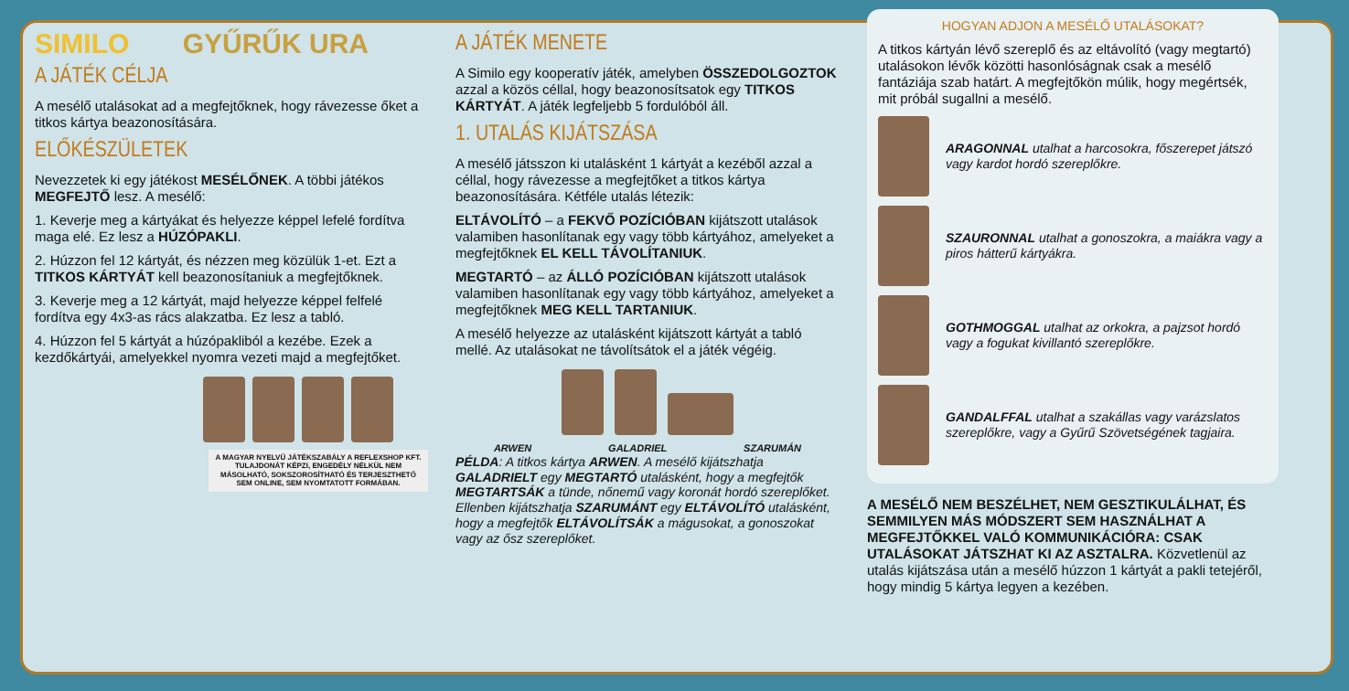SIMILO GYŰRŰK URA
A JÁTÉK CÉLJA
A mesélő utalásokat ad a megfejtőknek, hogy rávezesse őket a titkos kártya beazonosítására.
ELŐKÉSZÜLETEK
Nevezzetek ki egy játékost MESÉLŐNEK. A többi játékos MEGFEJTŐ lesz. A mesélő:
1. Keverje meg a kártyákat és helyezze képpel lefelé fordítva maga elé. Ez lesz a HÚZÓPAKLI.
2. Húzzon fel 12 kártyát, és nézzen meg közülük 1-et. Ezt a TITKOS KÁRTYÁT kell beazonosítaniuk a megfejtőknek.
3. Keverje meg a 12 kártyát, majd helyezze képpel felfelé fordítva egy 4x3-as rács alakzatba. Ez lesz a tabló.
4. Húzzon fel 5 kártyát a húzópakliból a kezébe. Ezek a kezdőkártyái, amelyekkel nyomra vezeti majd a megfejtőket.
A MAGYAR NYELVŰ JÁTÉKSZABÁLY A REFLEXSHOP KFT. TULAJDONÁT KÉPZI, ENGEDÉLY NÉLKÜL NEM MÁSOLHATÓ, SOKSZOROSÍTHATÓ ÉS TERJESZTHETŐ SEM ONLINE, SEM NYOMTATOTT FORMÁBAN.
A JÁTÉK MENETE
A Similo egy kooperatív játék, amelyben ÖSSZEDOLGOZTOK azzal a közös céllal, hogy beazonosítsatok egy TITKOS KÁRTYÁT. A játék legfeljebb 5 fordulóból áll.
1. UTALÁS KIJÁTSZÁSA
A mesélő játsszon ki utalásként 1 kártyát a kezéből azzal a céllal, hogy rávezesse a megfejtőket a titkos kártya beazonosítására. Kétféle utalás létezik:
ELTÁVOLÍTÓ – a FEKVŐ POZÍCIÓBAN kijátszott utalások valamiben hasonlítanak egy vagy több kártyához, amelyeket a megfejtőknek EL KELL TÁVOLÍTANIUK.
MEGTARTÓ – az ÁLLÓ POZÍCIÓBAN kijátszott utalások valamiben hasonlítanak egy vagy több kártyához, amelyeket a megfejtőknek MEG KELL TARTANIUK.
A mesélő helyezze az utalásként kijátszott kártyát a tabló mellé. Az utalásokat ne távolítsátok el a játék végéig.
ARWEN GALADRIEL SZARUMÁN
PÉLDA: A titkos kártya ARWEN. A mesélő kijátszhatja GALADRIELT egy MEGTARTÓ utalásként, hogy a megfejtők MEGTARTSÁK a tünde, nőnemű vagy koronát hordó szereplőket. Ellenben kijátszhatja SZARUMÁNT egy ELTÁVOLÍTÓ utalásként, hogy a megfejtők ELTÁVOLÍTSÁK a mágusokat, a gonoszokat vagy az ősz szereplőket.
HOGYAN ADJON A MESÉLŐ UTALÁSOKAT?
A titkos kártyán lévő szereplő és az eltávolító (vagy megtartó) utalásokon lévők közötti hasonlóságnak csak a mesélő fantáziája szab határt. A megfejtőkön múlik, hogy megértsék, mit próbál sugallni a mesélő.
ARAGONNAL utalhat a harcosokra, főszerepet játszó vagy kardot hordó szereplőkre.
SZAURONNAL utalhat a gonoszokra, a maiákra vagy a piros hátterű kártyákra.
GOTHMOGGAL utalhat az orkokra, a pajzsot hordó vagy a fogukat kivillantó szereplőkre.
GANDALFFAL utalhat a szakállas vagy varázslatos szereplőkre, vagy a Gyűrű Szövetségének tagjaira.
A MESÉLŐ NEM BESZÉLHET, NEM GESZTIKULÁLHAT, ÉS SEMMILYEN MÁS MÓDSZERT SEM HASZNÁLHAT A MEGFEJTŐKKEL VALÓ KOMMUNIKÁCIÓRA: CSAK UTALÁSOKAT JÁTSZHAT KI AZ ASZTALRA. Közvetlenül az utalás kijátszása után a mesélő húzzon 1 kártyát a pakli tetejéről, hogy mindig 5 kártya legyen a kezében.